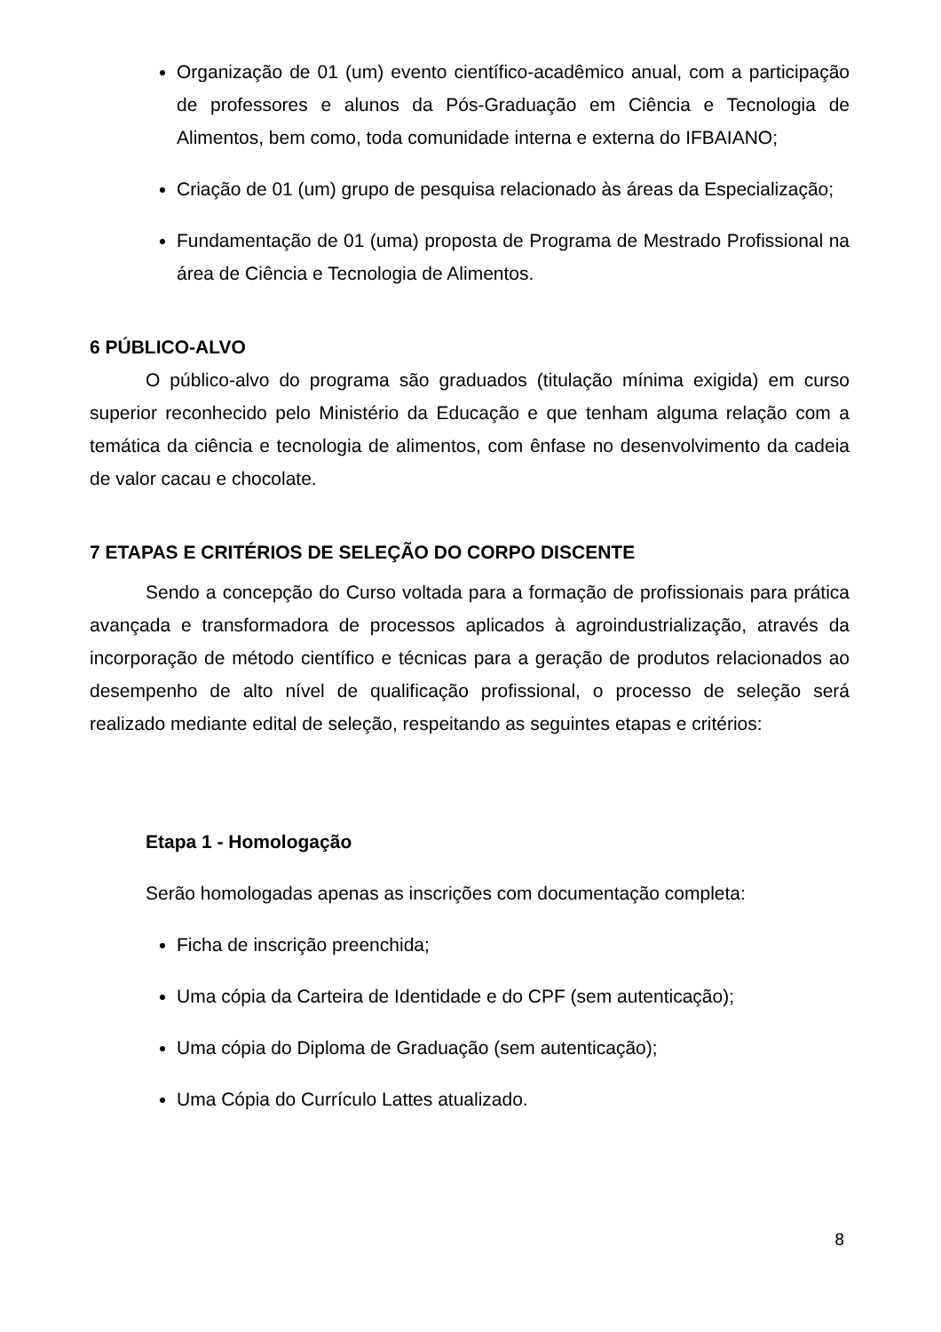Organização de 01 (um) evento científico-acadêmico anual, com a participação de professores e alunos da Pós-Graduação em Ciência e Tecnologia de Alimentos, bem como, toda comunidade interna e externa do IFBAIANO;
Criação de 01 (um) grupo de pesquisa relacionado às áreas da Especialização;
Fundamentação de 01 (uma) proposta de Programa de Mestrado Profissional na área de Ciência e Tecnologia de Alimentos.
6 PÚBLICO-ALVO
O público-alvo do programa são graduados (titulação mínima exigida) em curso superior reconhecido pelo Ministério da Educação e que tenham alguma relação com a temática da ciência e tecnologia de alimentos, com ênfase no desenvolvimento da cadeia de valor cacau e chocolate.
7 ETAPAS E CRITÉRIOS DE SELEÇÃO DO CORPO DISCENTE
Sendo a concepção do Curso voltada para a formação de profissionais para prática avançada e transformadora de processos aplicados à agroindustrialização, através da incorporação de método científico e técnicas para a geração de produtos relacionados ao desempenho de alto nível de qualificação profissional, o processo de seleção será realizado mediante edital de seleção, respeitando as seguintes etapas e critérios:
Etapa 1 - Homologação
Serão homologadas apenas as inscrições com documentação completa:
Ficha de inscrição preenchida;
Uma cópia da Carteira de Identidade e do CPF (sem autenticação);
Uma cópia do Diploma de Graduação (sem autenticação);
Uma Cópia do Currículo Lattes atualizado.
8